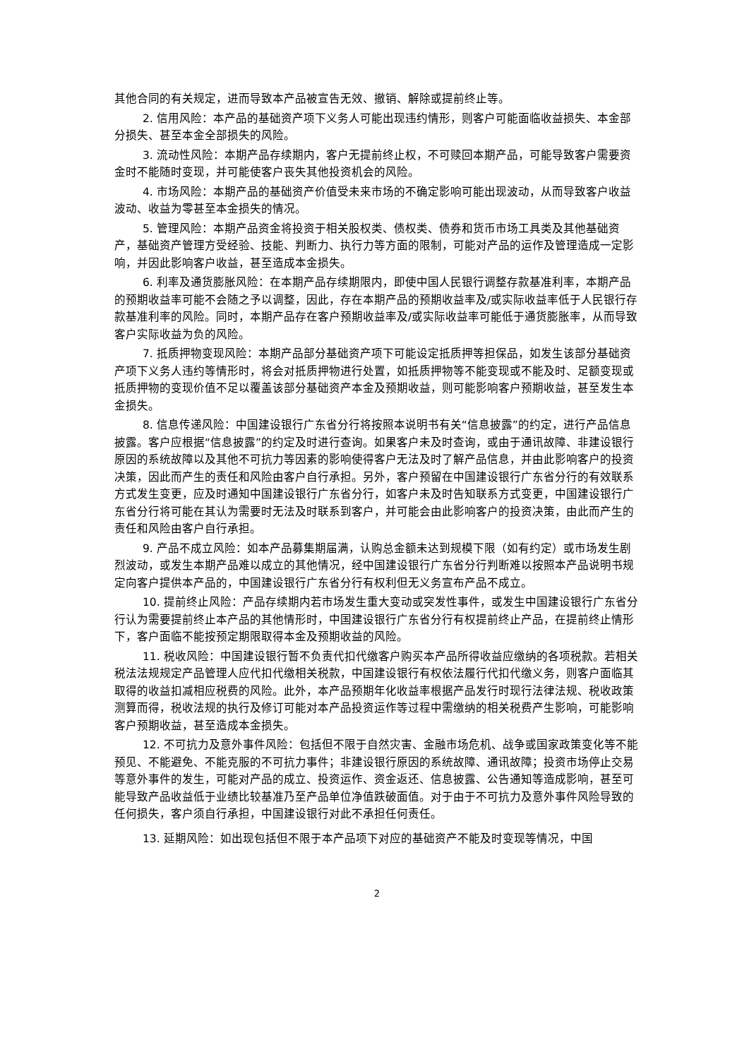其他合同的有关规定，进而导致本产品被宣告无效、撤销、解除或提前终止等。
2. 信用风险：本产品的基础资产项下义务人可能出现违约情形，则客户可能面临收益损失、本金部分损失、甚至本金全部损失的风险。
3. 流动性风险：本期产品存续期内，客户无提前终止权，不可赎回本期产品，可能导致客户需要资金时不能随时变现，并可能使客户丧失其他投资机会的风险。
4. 市场风险：本期产品的基础资产价值受未来市场的不确定影响可能出现波动，从而导致客户收益波动、收益为零甚至本金损失的情况。
5. 管理风险：本期产品资金将投资于相关股权类、债权类、债券和货币市场工具类及其他基础资产，基础资产管理方受经验、技能、判断力、执行力等方面的限制，可能对产品的运作及管理造成一定影响，并因此影响客户收益，甚至造成本金损失。
6. 利率及通货膨胀风险：在本期产品存续期限内，即使中国人民银行调整存款基准利率，本期产品的预期收益率可能不会随之予以调整，因此，存在本期产品的预期收益率及/或实际收益率低于人民银行存款基准利率的风险。同时，本期产品存在客户预期收益率及/或实际收益率可能低于通货膨胀率，从而导致客户实际收益为负的风险。
7. 抵质押物变现风险：本期产品部分基础资产项下可能设定抵质押等担保品，如发生该部分基础资产项下义务人违约等情形时，将会对抵质押物进行处置，如抵质押物等不能变现或不能及时、足额变现或抵质押物的变现价值不足以覆盖该部分基础资产本金及预期收益，则可能影响客户预期收益，甚至发生本金损失。
8. 信息传递风险：中国建设银行广东省分行将按照本说明书有关“信息披露”的约定，进行产品信息披露。客户应根据“信息披露”的约定及时进行查询。如果客户未及时查询，或由于通讯故障、非建设银行原因的系统故障以及其他不可抗力等因素的影响使得客户无法及时了解产品信息，并由此影响客户的投资决策，因此而产生的责任和风险由客户自行承担。另外，客户预留在中国建设银行广东省分行的有效联系方式发生变更，应及时通知中国建设银行广东省分行，如客户未及时告知联系方式变更，中国建设银行广东省分行将可能在其认为需要时无法及时联系到客户，并可能会由此影响客户的投资决策，由此而产生的责任和风险由客户自行承担。
9. 产品不成立风险：如本产品募集期届满，认购总金额未达到规模下限（如有约定）或市场发生剧烈波动，或发生本期产品难以成立的其他情况，经中国建设银行广东省分行判断难以按照本产品说明书规定向客户提供本产品的，中国建设银行广东省分行有权利但无义务宣布产品不成立。
10. 提前终止风险：产品存续期内若市场发生重大变动或突发性事件，或发生中国建设银行广东省分行认为需要提前终止本产品的其他情形时，中国建设银行广东省分行有权提前终止产品，在提前终止情形下，客户面临不能按预定期限取得本金及预期收益的风险。
11. 税收风险：中国建设银行暂不负责代扣代缴客户购买本产品所得收益应缴纳的各项税款。若相关税法法规规定产品管理人应代扣代缴相关税款，中国建设银行有权依法履行代扣代缴义务，则客户面临其取得的收益扣减相应税费的风险。此外，本产品预期年化收益率根据产品发行时现行法律法规、税收政策测算而得，税收法规的执行及修订可能对本产品投资运作等过程中需缴纳的相关税费产生影响，可能影响客户预期收益，甚至造成本金损失。
12. 不可抗力及意外事件风险：包括但不限于自然灾害、金融市场危机、战争或国家政策变化等不能预见、不能避免、不能克服的不可抗力事件；非建设银行原因的系统故障、通讯故障；投资市场停止交易等意外事件的发生，可能对产品的成立、投资运作、资金返还、信息披露、公告通知等造成影响，甚至可能导致产品收益低于业绩比较基准乃至产品单位净值跌破面值。对于由于不可抗力及意外事件风险导致的任何损失，客户须自行承担，中国建设银行对此不承担任何责任。
13. 延期风险：如出现包括但不限于本产品项下对应的基础资产不能及时变现等情况，中国
2